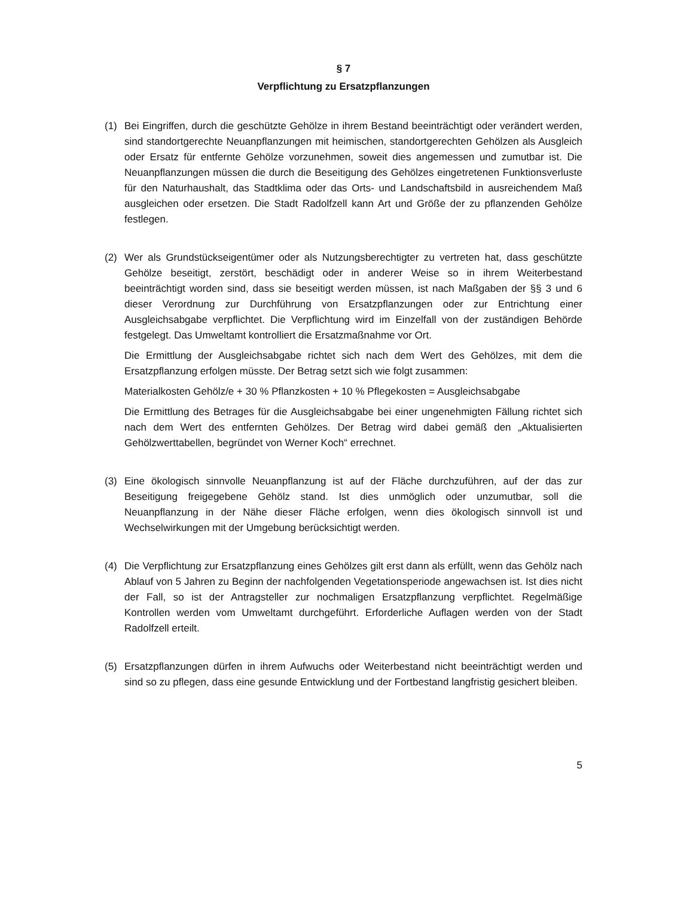§ 7
Verpflichtung zu Ersatzpflanzungen
(1) Bei Eingriffen, durch die geschützte Gehölze in ihrem Bestand beeinträchtigt oder verändert werden, sind standortgerechte Neuanpflanzungen mit heimischen, standortgerechten Gehölzen als Ausgleich oder Ersatz für entfernte Gehölze vorzunehmen, soweit dies angemessen und zumutbar ist. Die Neuanpflanzungen müssen die durch die Beseitigung des Gehölzes eingetretenen Funktionsverluste für den Naturhaushalt, das Stadtklima oder das Orts- und Landschaftsbild in ausreichendem Maß ausgleichen oder ersetzen. Die Stadt Radolfzell kann Art und Größe der zu pflanzenden Gehölze festlegen.
(2) Wer als Grundstückseigentümer oder als Nutzungsberechtigter zu vertreten hat, dass geschützte Gehölze beseitigt, zerstört, beschädigt oder in anderer Weise so in ihrem Weiterbestand beeinträchtigt worden sind, dass sie beseitigt werden müssen, ist nach Maßgaben der §§ 3 und 6 dieser Verordnung zur Durchführung von Ersatzpflanzungen oder zur Entrichtung einer Ausgleichsabgabe verpflichtet. Die Verpflichtung wird im Einzelfall von der zuständigen Behörde festgelegt. Das Umweltamt kontrolliert die Ersatzmaßnahme vor Ort.
Die Ermittlung der Ausgleichsabgabe richtet sich nach dem Wert des Gehölzes, mit dem die Ersatzpflanzung erfolgen müsste. Der Betrag setzt sich wie folgt zusammen:
Materialkosten Gehölz/e + 30 % Pflanzkosten + 10 % Pflegekosten = Ausgleichsabgabe
Die Ermittlung des Betrages für die Ausgleichsabgabe bei einer ungenehmigten Fällung richtet sich nach dem Wert des entfernten Gehölzes. Der Betrag wird dabei gemäß den „Aktualisierten Gehölzwerttabellen, begründet von Werner Koch“ errechnet.
(3) Eine ökologisch sinnvolle Neuanpflanzung ist auf der Fläche durchzuführen, auf der das zur Beseitigung freigegebene Gehölz stand. Ist dies unmöglich oder unzumutbar, soll die Neuanpflanzung in der Nähe dieser Fläche erfolgen, wenn dies ökologisch sinnvoll ist und Wechselwirkungen mit der Umgebung berücksichtigt werden.
(4) Die Verpflichtung zur Ersatzpflanzung eines Gehölzes gilt erst dann als erfüllt, wenn das Gehölz nach Ablauf von 5 Jahren zu Beginn der nachfolgenden Vegetationsperiode angewachsen ist. Ist dies nicht der Fall, so ist der Antragsteller zur nochmaligen Ersatzpflanzung verpflichtet. Regelmäßige Kontrollen werden vom Umweltamt durchgeführt. Erforderliche Auflagen werden von der Stadt Radolfzell erteilt.
(5) Ersatzpflanzungen dürfen in ihrem Aufwuchs oder Weiterbestand nicht beeinträchtigt werden und sind so zu pflegen, dass eine gesunde Entwicklung und der Fortbestand langfristig gesichert bleiben.
5